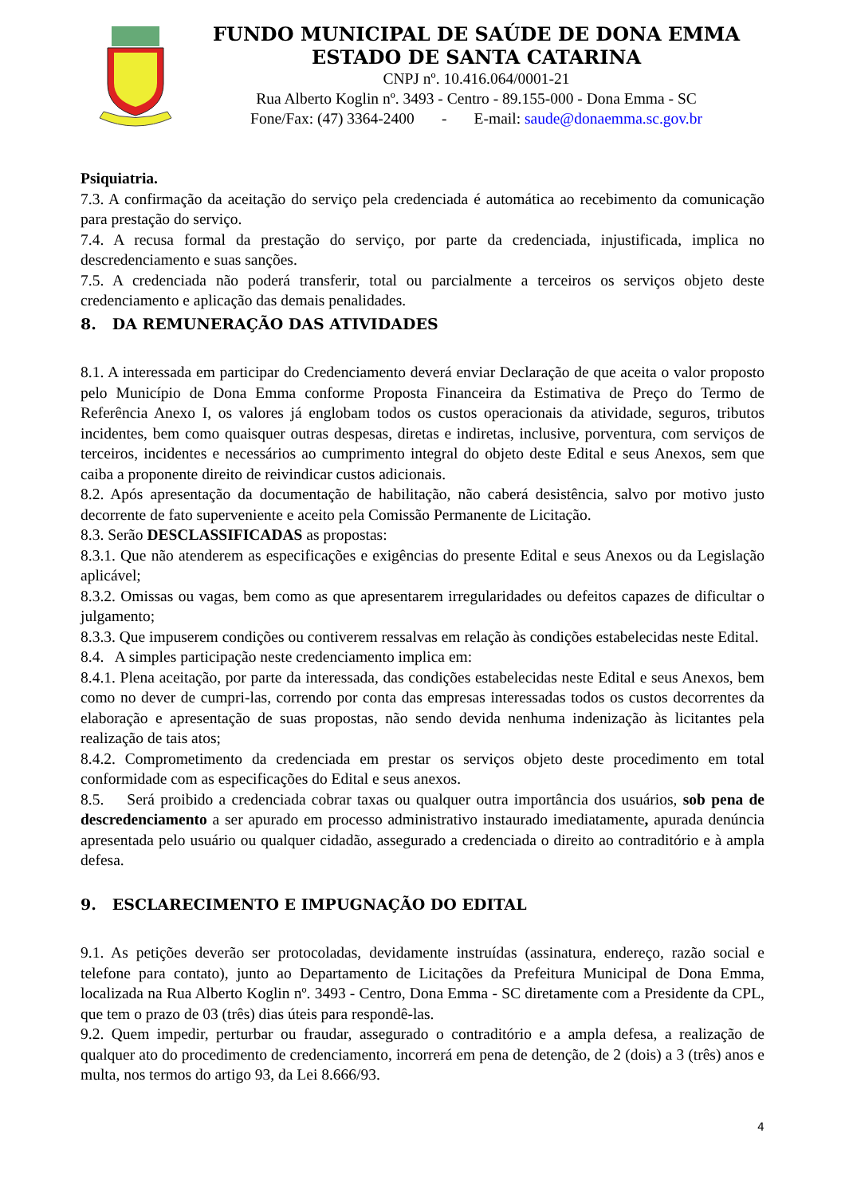FUNDO MUNICIPAL DE SAÚDE DE DONA EMMA
ESTADO DE SANTA CATARINA
CNPJ nº. 10.416.064/0001-21
Rua Alberto Koglin nº. 3493 - Centro - 89.155-000 - Dona Emma - SC
Fone/Fax: (47) 3364-2400 - E-mail: saude@donaemma.sc.gov.br
Psiquiatria.
7.3. A confirmação da aceitação do serviço pela credenciada é automática ao recebimento da comunicação para prestação do serviço.
7.4. A recusa formal da prestação do serviço, por parte da credenciada, injustificada, implica no descredenciamento e suas sanções.
7.5. A credenciada não poderá transferir, total ou parcialmente a terceiros os serviços objeto deste credenciamento e aplicação das demais penalidades.
8. DA REMUNERAÇÃO DAS ATIVIDADES
8.1. A interessada em participar do Credenciamento deverá enviar Declaração de que aceita o valor proposto pelo Município de Dona Emma conforme Proposta Financeira da Estimativa de Preço do Termo de Referência Anexo I, os valores já englobam todos os custos operacionais da atividade, seguros, tributos incidentes, bem como quaisquer outras despesas, diretas e indiretas, inclusive, porventura, com serviços de terceiros, incidentes e necessários ao cumprimento integral do objeto deste Edital e seus Anexos, sem que caiba a proponente direito de reivindicar custos adicionais.
8.2. Após apresentação da documentação de habilitação, não caberá desistência, salvo por motivo justo decorrente de fato superveniente e aceito pela Comissão Permanente de Licitação.
8.3. Serão DESCLASSIFICADAS as propostas:
8.3.1. Que não atenderem as especificações e exigências do presente Edital e seus Anexos ou da Legislação aplicável;
8.3.2. Omissas ou vagas, bem como as que apresentarem irregularidades ou defeitos capazes de dificultar o julgamento;
8.3.3. Que impuserem condições ou contiverem ressalvas em relação às condições estabelecidas neste Edital.
8.4. A simples participação neste credenciamento implica em:
8.4.1. Plena aceitação, por parte da interessada, das condições estabelecidas neste Edital e seus Anexos, bem como no dever de cumpri-las, correndo por conta das empresas interessadas todos os custos decorrentes da elaboração e apresentação de suas propostas, não sendo devida nenhuma indenização às licitantes pela realização de tais atos;
8.4.2. Comprometimento da credenciada em prestar os serviços objeto deste procedimento em total conformidade com as especificações do Edital e seus anexos.
8.5. Será proibido a credenciada cobrar taxas ou qualquer outra importância dos usuários, sob pena de descredenciamento a ser apurado em processo administrativo instaurado imediatamente, apurada denúncia apresentada pelo usuário ou qualquer cidadão, assegurado a credenciada o direito ao contraditório e à ampla defesa.
9. ESCLARECIMENTO E IMPUGNAÇÃO DO EDITAL
9.1. As petições deverão ser protocoladas, devidamente instruídas (assinatura, endereço, razão social e telefone para contato), junto ao Departamento de Licitações da Prefeitura Municipal de Dona Emma, localizada na Rua Alberto Koglin nº. 3493 - Centro, Dona Emma - SC diretamente com a Presidente da CPL, que tem o prazo de 03 (três) dias úteis para respondê-las.
9.2. Quem impedir, perturbar ou fraudar, assegurado o contraditório e a ampla defesa, a realização de qualquer ato do procedimento de credenciamento, incorrerá em pena de detenção, de 2 (dois) a 3 (três) anos e multa, nos termos do artigo 93, da Lei 8.666/93.
4